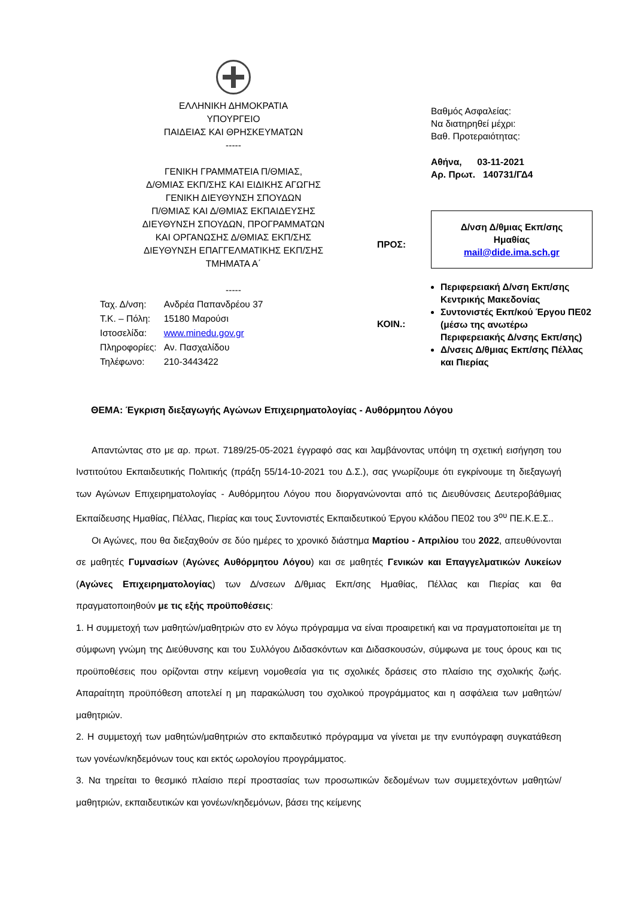ΕΛΛΗΝΙΚΗ ΔΗΜΟΚΡΑΤΙΑ
ΥΠΟΥΡΓΕΙΟ
ΠΑΙΔΕΙΑΣ ΚΑΙ ΘΡΗΣΚΕΥΜΑΤΩΝ
-----
ΓΕΝΙΚΗ ΓΡΑΜΜΑΤΕΙΑ Π/ΘΜΙΑΣ,
Δ/ΘΜΙΑΣ ΕΚΠ/ΣΗΣ ΚΑΙ ΕΙΔΙΚΗΣ ΑΓΩΓΗΣ
ΓΕΝΙΚΗ ΔΙΕΥΘΥΝΣΗ ΣΠΟΥΔΩΝ
Π/ΘΜΙΑΣ ΚΑΙ Δ/ΘΜΙΑΣ ΕΚΠΑΙΔΕΥΣΗΣ
ΔΙΕΥΘΥΝΣΗ ΣΠΟΥΔΩΝ, ΠΡΟΓΡΑΜΜΑΤΩΝ
ΚΑΙ ΟΡΓΑΝΩΣΗΣ Δ/ΘΜΙΑΣ ΕΚΠ/ΣΗΣ
ΔΙΕΥΘΥΝΣΗ ΕΠΑΓΓΕΛΜΑΤΙΚΗΣ ΕΚΠ/ΣΗΣ
ΤΜΗΜΑΤΑ Α΄
-----
| Ταχ. Δ/νση: | Ανδρέα Παπανδρέου 37 |
| Τ.Κ. – Πόλη: | 15180 Μαρούσι |
| Ιστοσελίδα: | www.minedu.gov.gr |
| Πληροφορίες: | Αν. Πασχαλίδου |
| Τηλέφωνο: | 210-3443422 |
ΠΡΟΣ:
ΚΟΙΝ.:
Βαθμός Ασφαλείας:
Να διατηρηθεί μέχρι:
Βαθ. Προτεραιότητας:
Αθήνα, 03-11-2021
Αρ. Πρωτ. 140731/ΓΔ4
Δ/νση Δ/θμιας Εκπ/σης
Ημαθίας
mail@dide.ima.sch.gr
Περιφερειακή Δ/νση Εκπ/σης Κεντρικής Μακεδονίας
Συντονιστές Εκπ/κού Έργου ΠΕ02 (μέσω της ανωτέρω Περιφερειακής Δ/νσης Εκπ/σης)
Δ/νσεις Δ/θμιας Εκπ/σης Πέλλας και Πιερίας
ΘΕΜΑ: Έγκριση διεξαγωγής Αγώνων Επιχειρηματολογίας - Αυθόρμητου Λόγου
Απαντώντας στο με αρ. πρωτ. 7189/25-05-2021 έγγραφό σας και λαμβάνοντας υπόψη τη σχετική εισήγηση του Ινστιτούτου Εκπαιδευτικής Πολιτικής (πράξη 55/14-10-2021 του Δ.Σ.), σας γνωρίζουμε ότι εγκρίνουμε τη διεξαγωγή των Αγώνων Επιχειρηματολογίας - Αυθόρμητου Λόγου που διοργανώνονται από τις Διευθύνσεις Δευτεροβάθμιας Εκπαίδευσης Ημαθίας, Πέλλας, Πιερίας και τους Συντονιστές Εκπαιδευτικού Έργου κλάδου ΠΕ02 του 3<sup>ου</sup> ΠΕ.Κ.Ε.Σ..
Οι Αγώνες, που θα διεξαχθούν σε δύο ημέρες το χρονικό διάστημα Μαρτίου - Απριλίου του 2022, απευθύνονται σε μαθητές Γυμνασίων (Αγώνες Αυθόρμητου Λόγου) και σε μαθητές Γενικών και Επαγγελματικών Λυκείων (Αγώνες Επιχειρηματολογίας) των Δ/νσεων Δ/θμιας Εκπ/σης Ημαθίας, Πέλλας και Πιερίας και θα πραγματοποιηθούν με τις εξής προϋποθέσεις:
1. Η συμμετοχή των μαθητών/μαθητριών στο εν λόγω πρόγραμμα να είναι προαιρετική και να πραγματοποιείται με τη σύμφωνη γνώμη της Διεύθυνσης και του Συλλόγου Διδασκόντων και Διδασκουσών, σύμφωνα με τους όρους και τις προϋποθέσεις που ορίζονται στην κείμενη νομοθεσία για τις σχολικές δράσεις στο πλαίσιο της σχολικής ζωής. Απαραίτητη προϋπόθεση αποτελεί η μη παρακώλυση του σχολικού προγράμματος και η ασφάλεια των μαθητών/μαθητριών.
2. Η συμμετοχή των μαθητών/μαθητριών στο εκπαιδευτικό πρόγραμμα να γίνεται με την ενυπόγραφη συγκατάθεση των γονέων/κηδεμόνων τους και εκτός ωρολογίου προγράμματος.
3. Να τηρείται το θεσμικό πλαίσιο περί προστασίας των προσωπικών δεδομένων των συμμετεχόντων μαθητών/μαθητριών, εκπαιδευτικών και γονέων/κηδεμόνων, βάσει της κείμενης